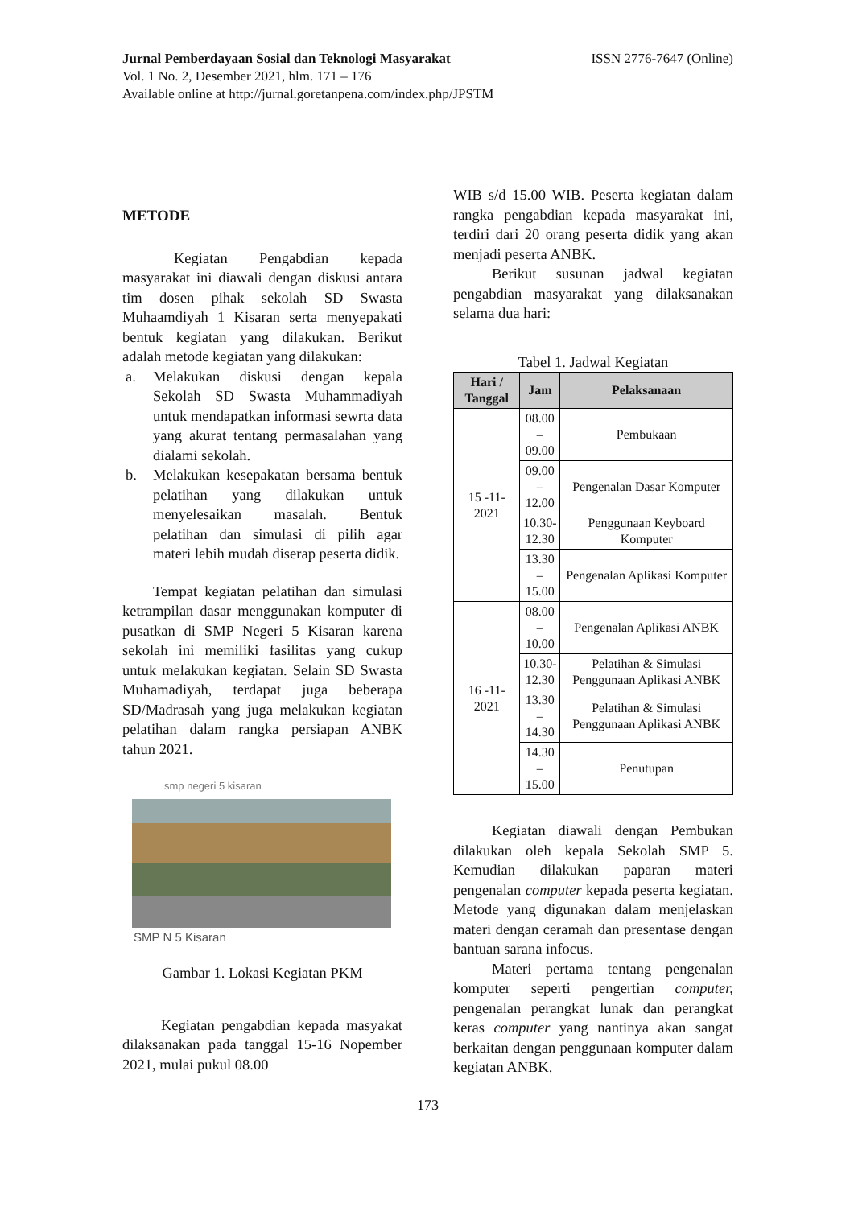Jurnal Pemberdayaan Sosial dan Teknologi Masyarakat ISSN 2776-7647 (Online)
Vol. 1 No. 2, Desember 2021, hlm. 171 – 176
Available online at http://jurnal.goretanpena.com/index.php/JPSTM
METODE
Kegiatan Pengabdian kepada masyarakat ini diawali dengan diskusi antara tim dosen pihak sekolah SD Swasta Muhaamdiyah 1 Kisaran serta menyepakati bentuk kegiatan yang dilakukan. Berikut adalah metode kegiatan yang dilakukan:
a. Melakukan diskusi dengan kepala Sekolah SD Swasta Muhammadiyah untuk mendapatkan informasi sewrta data yang akurat tentang permasalahan yang dialami sekolah.
b. Melakukan kesepakatan bersama bentuk pelatihan yang dilakukan untuk menyelesaikan masalah. Bentuk pelatihan dan simulasi di pilih agar materi lebih mudah diserap peserta didik.
Tempat kegiatan pelatihan dan simulasi ketrampilan dasar menggunakan komputer di pusatkan di SMP Negeri 5 Kisaran karena sekolah ini memiliki fasilitas yang cukup untuk melakukan kegiatan. Selain SD Swasta Muhamadiyah, terdapat juga beberapa SD/Madrasah yang juga melakukan kegiatan pelatihan dalam rangka persiapan ANBK tahun 2021.
smp negeri 5 kisaran
SMP N 5 Kisaran
Gambar 1. Lokasi Kegiatan PKM
Kegiatan pengabdian kepada masyakat dilaksanakan pada tanggal 15-16 Nopember 2021, mulai pukul 08.00
WIB s/d 15.00 WIB. Peserta kegiatan dalam rangka pengabdian kepada masyarakat ini, terdiri dari 20 orang peserta didik yang akan menjadi peserta ANBK.
Berikut susunan jadwal kegiatan pengabdian masyarakat yang dilaksanakan selama dua hari:
Tabel 1. Jadwal Kegiatan
| Hari / Tanggal | Jam | Pelaksanaan |
| --- | --- | --- |
| 15 -11- 2021 | 08.00 – 09.00 | Pembukaan |
| | 09.00 – 12.00 | Pengenalan Dasar Komputer |
| | 10.30- 12.30 | Penggunaan Keyboard Komputer |
| | 13.30 – 15.00 | Pengenalan Aplikasi Komputer |
| 16 -11- 2021 | 08.00 – 10.00 | Pengenalan Aplikasi ANBK |
| | 10.30- 12.30 | Pelatihan & Simulasi Penggunaan Aplikasi ANBK |
| | 13.30 – 14.30 | Pelatihan & Simulasi Penggunaan Aplikasi ANBK |
| | 14.30 – 15.00 | Penutupan |
Kegiatan diawali dengan Pembukan dilakukan oleh kepala Sekolah SMP 5. Kemudian dilakukan paparan materi pengenalan computer kepada peserta kegiatan. Metode yang digunakan dalam menjelaskan materi dengan ceramah dan presentase dengan bantuan sarana infocus.
Materi pertama tentang pengenalan komputer seperti pengertian computer, pengenalan perangkat lunak dan perangkat keras computer yang nantinya akan sangat berkaitan dengan penggunaan komputer dalam kegiatan ANBK.
173